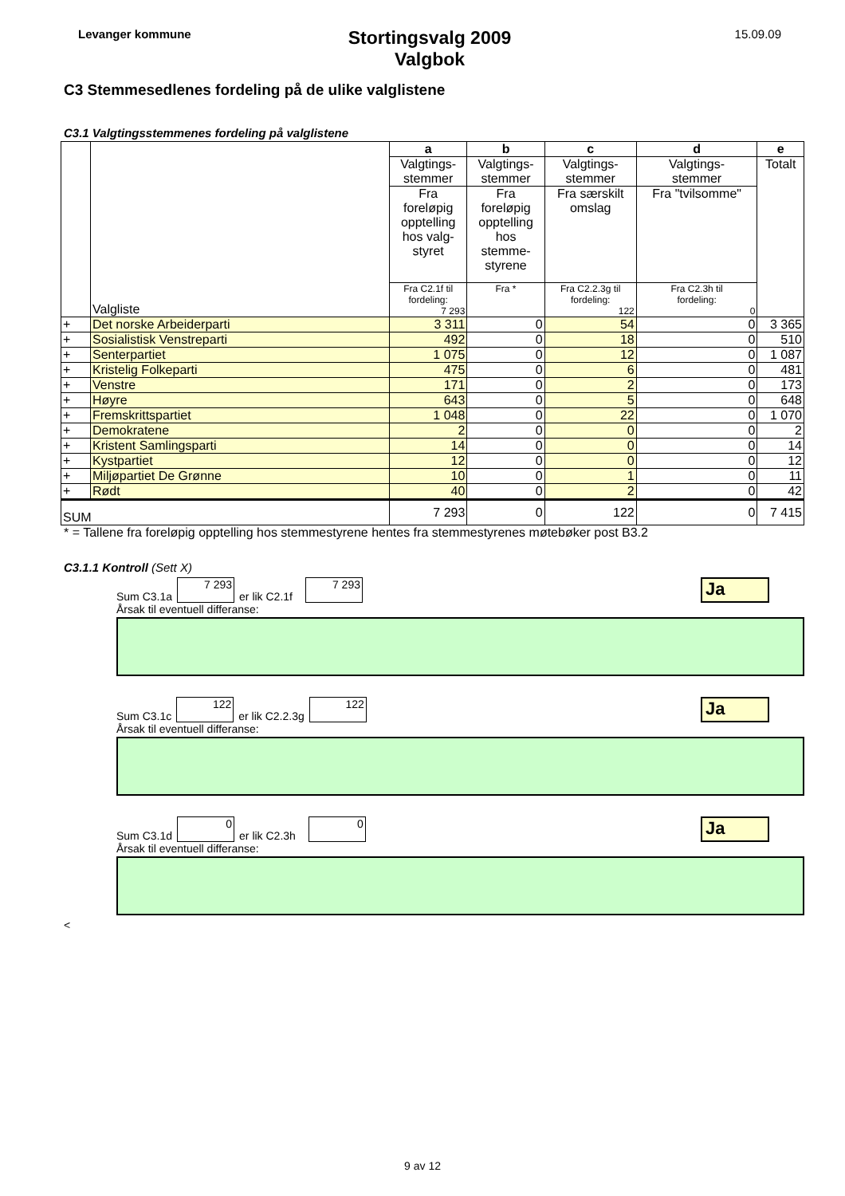Levanger kommune
Stortingsvalg 2009
Valgbok
15.09.09
C3 Stemmesedlenes fordeling på de ulike valglistene
C3.1 Valgtingsstemmenes fordeling på valglistene
| | Valgliste | a | b | c | d | e |
| --- | --- | --- | --- | --- | --- | --- |
| | | Valgtings- stemmer | Valgtings- stemmer | Valgtings- stemmer | Valgtings- stemmer | Totalt |
| | | Fra foreløpig opptelling hos valg- styret | Fra foreløpig opptelling hos stemme- styrene | Fra særskilt omslag | Fra "tvilsomme" | |
| | | Fra C2.1f til fordeling: 7 293 | Fra * | Fra C2.2.3g til fordeling: 122 | Fra C2.3h til fordeling: 0 | |
| + | Det norske Arbeiderparti | 3 311 | 0 | 54 | 0 | 3 365 |
| + | Sosialistisk Venstreparti | 492 | 0 | 18 | 0 | 510 |
| + | Senterpartiet | 1 075 | 0 | 12 | 0 | 1 087 |
| + | Kristelig Folkeparti | 475 | 0 | 6 | 0 | 481 |
| + | Venstre | 171 | 0 | 2 | 0 | 173 |
| + | Høyre | 643 | 0 | 5 | 0 | 648 |
| + | Fremskrittspartiet | 1 048 | 0 | 22 | 0 | 1 070 |
| + | Demokratene | 2 | 0 | 0 | 0 | 2 |
| + | Kristent Samlingsparti | 14 | 0 | 0 | 0 | 14 |
| + | Kystpartiet | 12 | 0 | 0 | 0 | 12 |
| + | Miljøpartiet De Grønne | 10 | 0 | 1 | 0 | 11 |
| + | Rødt | 40 | 0 | 2 | 0 | 42 |
| SUM | | 7 293 | 0 | 122 | 0 | 7 415 |
* = Tallene fra foreløpig opptelling hos stemmestyrene hentes fra stemmestyrenes møtebøker post B3.2
C3.1.1 Kontroll (Sett X)
Sum C3.1a
7 293
er lik C2.1f
7 293
Ja
Årsak til eventuell differanse:
Sum C3.1c
122
er lik C2.2.3g
122
Ja
Årsak til eventuell differanse:
Sum C3.1d
0
er lik C2.3h
0
Ja
Årsak til eventuell differanse:
<
9 av 12